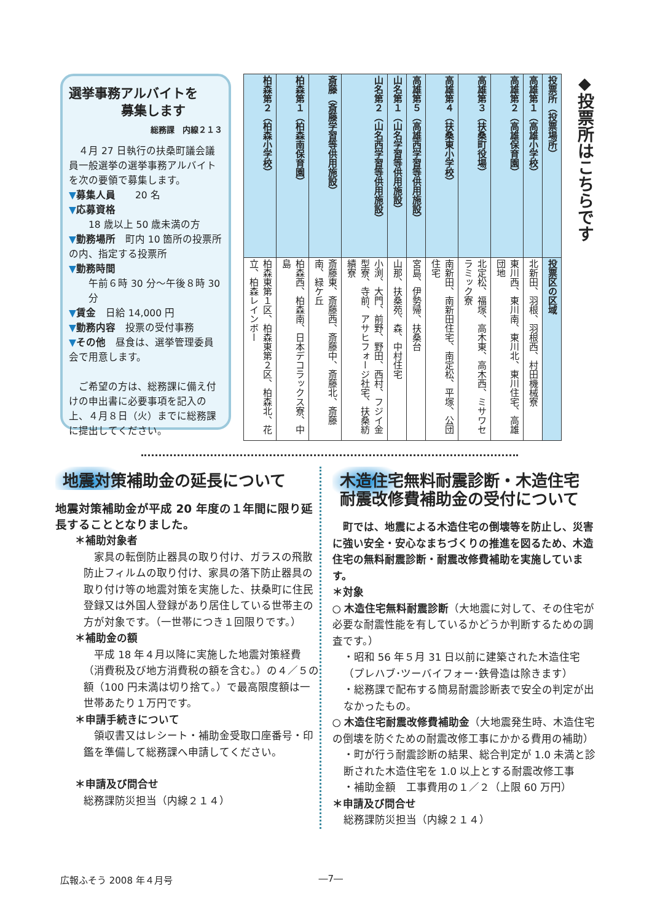選挙事務アルバイトを
募集します
総務課　内線２１３
　４月 27 日執行の扶桑町議会議員一般選挙の選挙事務アルバイトを次の要領で募集します。
▼募集人員　　20 名
▼応募資格
18 歳以上 50 歳未満の方
▼勤務場所　町内 10 箇所の投票所の内、指定する投票所
▼勤務時間
午前６時 30 分～午後８時 30 分
▼賃金　日給 14,000 円
▼勤務内容　投票の受付事務
▼その他　昼食は、選挙管理委員会で用意します。
　ご希望の方は、総務課に備え付けの申出書に必要事項を記入の上、４月８日（火）までに総務課に提出してください。
| 投票所（投票場所） | 投票区の区域 |
| --- | --- |
| 高雄第１（高雄小学校） | 北新田、羽根、羽根西、村田機械寮 |
| 高雄第２（高雄保育園） | 東川西、東川南、東川北、東川住宅、高雄団地 |
| 高雄第３（扶桑町役場） | 北定松、福塚、高木東、高木西、ミサワセラミック寮 |
| 高雄第４（扶桑東小学校） | 南新田、南新田住宅、南定松、平塚、公団住宅 |
| 高雄第５（高雄西学習等供用施設） | 宮島、伊勢帰、扶桑台 |
| 山名第１（山名学習等供用施設） | 山那、扶桑苑、森、中村住宅 |
| 山名第２（山名西学習等供用施設） | 小渕、大門、前野、野田、西村、フジイ金型寮、寺前、アサヒフォージ社宅、扶桑紡績寮 |
| 斎藤（斎藤学習等供用施設） | 斎藤東、斎藤西、斎藤中、斎藤北、斎藤南、緑ケ丘 |
| 柏森第１（柏森南保育園） | 柏森西、柏森南、日本デコラックス寮、中島 |
| 柏森第２（柏森小学校） | 柏森東第１区、柏森東第２区、柏森北、花立、柏森レインボー |
◆投票所はこちらです
地震対策補助金の延長について
地震対策補助金が平成 20 年度の１年間に限り延長することとなりました。
＊補助対象者
　家具の転倒防止器具の取り付け、ガラスの飛散防止フィルムの取り付け、家具の落下防止器具の取り付け等の地震対策を実施した、扶桑町に住民登録又は外国人登録があり居住している世帯主の方が対象です。（一世帯につき１回限りです。）
＊補助金の額
　平成 18 年４月以降に実施した地震対策経費（消費税及び地方消費税の額を含む。）の４／５の額（100 円未満は切り捨て。）で最高限度額は一世帯あたり１万円です。
＊申請手続きについて
　領収書又はレシート・補助金受取口座番号・印鑑を準備して総務課へ申請してください。
＊申請及び問合せ
総務課防災担当（内線２１４）
木造住宅無料耐震診断・木造住宅
耐震改修費補助金の受付について
　町では、地震による木造住宅の倒壊等を防止し、災害に強い安全・安心なまちづくりの推進を図るため、木造住宅の無料耐震診断・耐震改修費補助を実施しています。
＊対象
○ 木造住宅無料耐震診断（大地震に対して、その住宅が必要な耐震性能を有しているかどうか判断するための調査です。）
・昭和 56 年５月 31 日以前に建築された木造住宅（プレハブ･ツーバイフォー･鉄骨造は除きます）
・総務課で配布する簡易耐震診断表で安全の判定が出なかったもの。
○ 木造住宅耐震改修費補助金（大地震発生時、木造住宅の倒壊を防ぐための耐震改修工事にかかる費用の補助）
・町が行う耐震診断の結果、総合判定が 1.0 未満と診断された木造住宅を 1.0 以上とする耐震改修工事
・補助金額　工事費用の１／２（上限 60 万円）
＊申請及び問合せ
総務課防災担当（内線２１４）
広報ふそう 2008 年４月号 ―7―